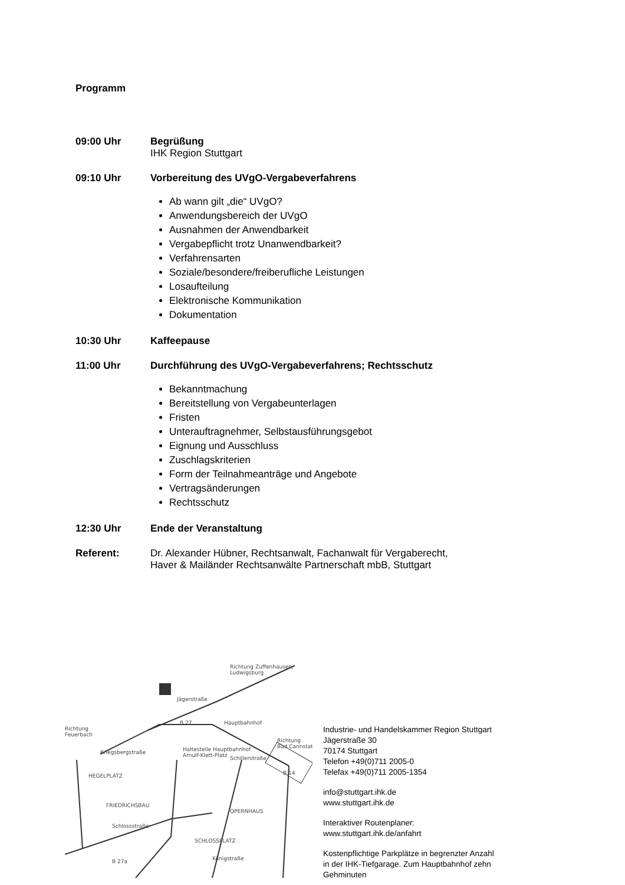Programm
09:00 Uhr Begrüßung
IHK Region Stuttgart
09:10 Uhr Vorbereitung des UVgO-Vergabeverfahrens
Ab wann gilt „die“ UVgO?
Anwendungsbereich der UVgO
Ausnahmen der Anwendbarkeit
Vergabepflicht trotz Unanwendbarkeit?
Verfahrensarten
Soziale/besondere/freiberufliche Leistungen
Losaufteilung
Elektronische Kommunikation
Dokumentation
10:30 Uhr Kaffeepause
11:00 Uhr Durchführung des UVgO-Vergabeverfahrens; Rechtsschutz
Bekanntmachung
Bereitstellung von Vergabeunterlagen
Fristen
Unterauftragnehmer, Selbstausführungsgebot
Eignung und Ausschluss
Zuschlagskriterien
Form der Teilnahmeanträge und Angebote
Vertragsänderungen
Rechtsschutz
12:30 Uhr Ende der Veranstaltung
Referent: Dr. Alexander Hübner, Rechtsanwalt, Fachanwalt für Vergaberecht,
Haver & Mailänder Rechtsanwälte Partnerschaft mbB, Stuttgart
Richtung
Feuerbach
Richtung Zuffenhausen,
Ludwigsburg
Richtung
Bad Cannstatt
B 27
B 14
B 27a
Jägerstraße
Hauptbahnhof
Haltestelle Hauptbahnhof
Arnulf-Klett-Platz
Kriegsbergstraße
HEGELPLATZ
FRIEDRICHSBAU
OPERNHAUS
SCHLOSSPLATZ
Schlossstraße
Schillerstraße
Königstraße
Industrie- und Handelskammer Region Stuttgart
Jägerstraße 30
70174 Stuttgart
Telefon +49(0)711 2005-0
Telefax +49(0)711 2005-1354
info@stuttgart.ihk.de
www.stuttgart.ihk.de
Interaktiver Routenplaner:
www.stuttgart.ihk.de/anfahrt
Kostenpflichtige Parkplätze in begrenzter Anzahl
in der IHK-Tiefgarage. Zum Hauptbahnhof zehn
Gehminuten